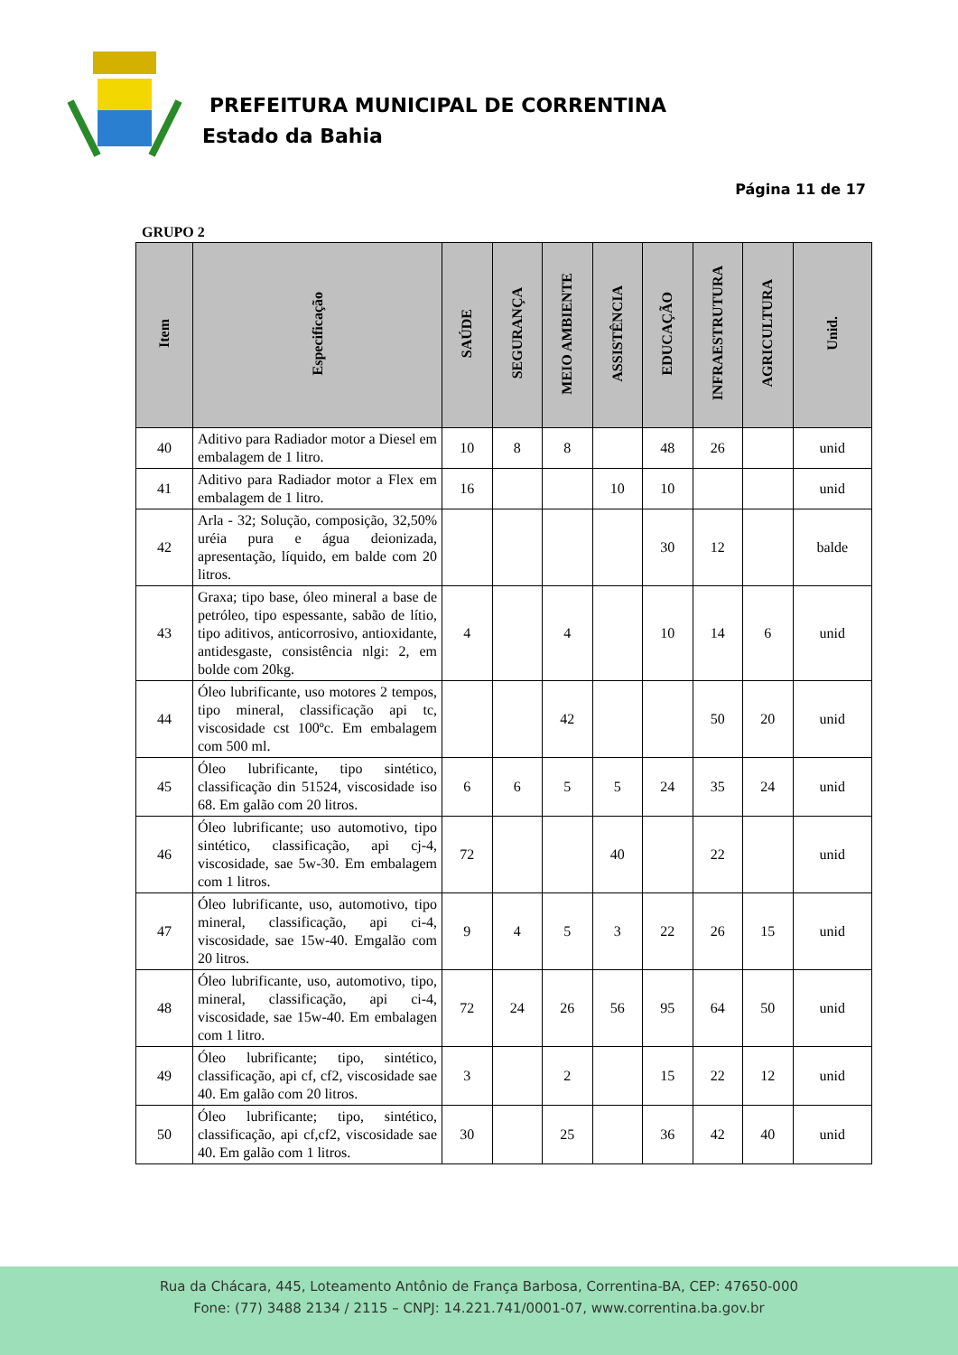PREFEITURA MUNICIPAL DE CORRENTINA
Estado da Bahia
Página 11 de 17
GRUPO 2
| Item | Especificação | SAÚDE | SEGURANÇA | MEIO AMBIENTE | ASSISTÊNCIA | EDUCAÇÃO | INFRAESTRUTURA | AGRICULTURA | Unid. |
| --- | --- | --- | --- | --- | --- | --- | --- | --- | --- |
| 40 | Aditivo para Radiador motor a Diesel em embalagem de 1 litro. | 10 | 8 | 8 | | 48 | 26 | | unid |
| 41 | Aditivo para Radiador motor a Flex em embalagem de 1 litro. | 16 | | | 10 | 10 | | | unid |
| 42 | Arla - 32; Solução, composição, 32,50% uréia pura e água deionizada, apresentação, líquido, em balde com 20 litros. | | | | | 30 | 12 | | balde |
| 43 | Graxa; tipo base, óleo mineral a base de petróleo, tipo espessante, sabão de lítio, tipo aditivos, anticorrosivo, antioxidante, antidesgaste, consistência nlgi: 2, em bolde com 20kg. | 4 | | 4 | | 10 | 14 | 6 | unid |
| 44 | Óleo lubrificante, uso motores 2 tempos, tipo mineral, classificação api tc, viscosidade cst 100ºc. Em embalagem com 500 ml. | | | 42 | | | 50 | 20 | unid |
| 45 | Óleo lubrificante, tipo sintético, classificação din 51524, viscosidade iso 68. Em galão com 20 litros. | 6 | 6 | 5 | 5 | 24 | 35 | 24 | unid |
| 46 | Óleo lubrificante; uso automotivo, tipo sintético, classificação, api cj-4, viscosidade, sae 5w-30. Em embalagem com 1 litros. | 72 | | | 40 | | 22 | | unid |
| 47 | Óleo lubrificante, uso, automotivo, tipo mineral, classificação, api ci-4, viscosidade, sae 15w-40. Emgalão com 20 litros. | 9 | 4 | 5 | 3 | 22 | 26 | 15 | unid |
| 48 | Óleo lubrificante, uso, automotivo, tipo, mineral, classificação, api ci-4, viscosidade, sae 15w-40. Em embalagen com 1 litro. | 72 | 24 | 26 | 56 | 95 | 64 | 50 | unid |
| 49 | Óleo lubrificante; tipo, sintético, classificação, api cf, cf2, viscosidade sae 40. Em galão com 20 litros. | 3 | | 2 | | 15 | 22 | 12 | unid |
| 50 | Óleo lubrificante; tipo, sintético, classificação, api cf,cf2, viscosidade sae 40. Em galão com 1 litros. | 30 | | 25 | | 36 | 42 | 40 | unid |
Rua da Chácara, 445, Loteamento Antônio de França Barbosa, Correntina-BA, CEP: 47650-000
Fone: (77) 3488 2134 / 2115 – CNPJ: 14.221.741/0001-07, www.correntina.ba.gov.br